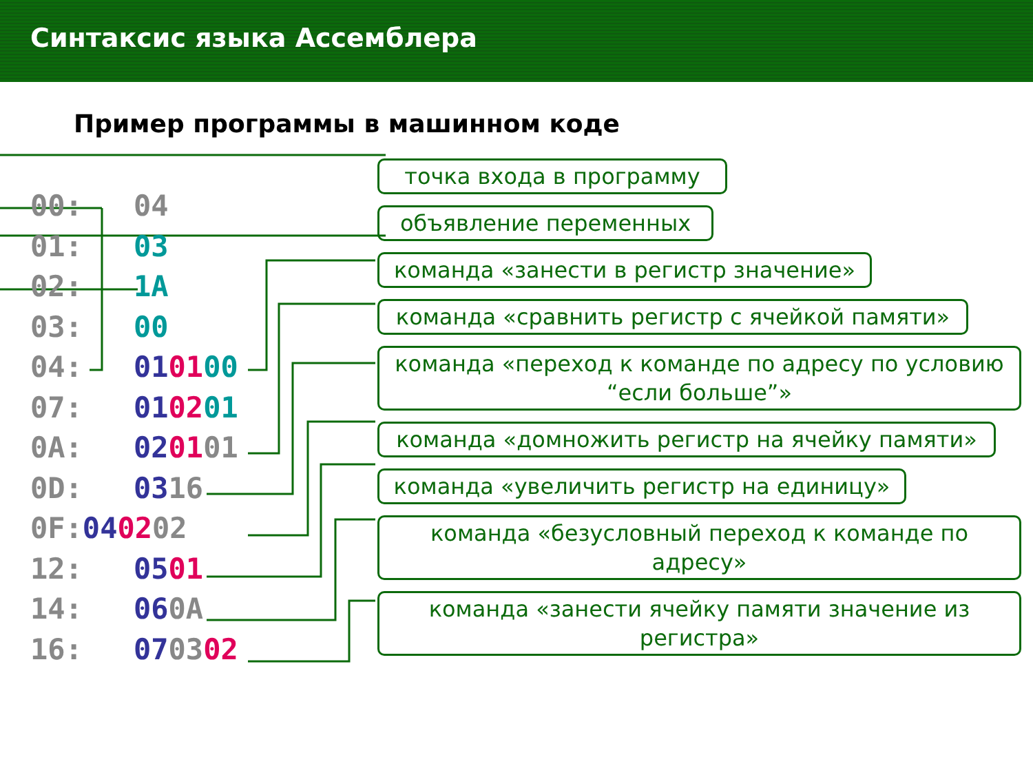Синтаксис языка Ассемблера
Пример программы в машинном коде
00: 04
01: 03
02: 1A
03: 00
04: 010100
07: 010201
0A: 020101
0D: 0316
0F: 040202
12: 0501
14: 060A
16: 070302
точка входа в программу
объявление переменных
команда «занести в регистр значение»
команда «сравнить регистр с ячейкой памяти»
команда «переход к команде по адресу по условию “если больше”»
команда «домножить регистр на ячейку памяти»
команда «увеличить регистр на единицу»
команда «безусловный переход к команде по адресу»
команда «занести ячейку памяти значение из регистра»